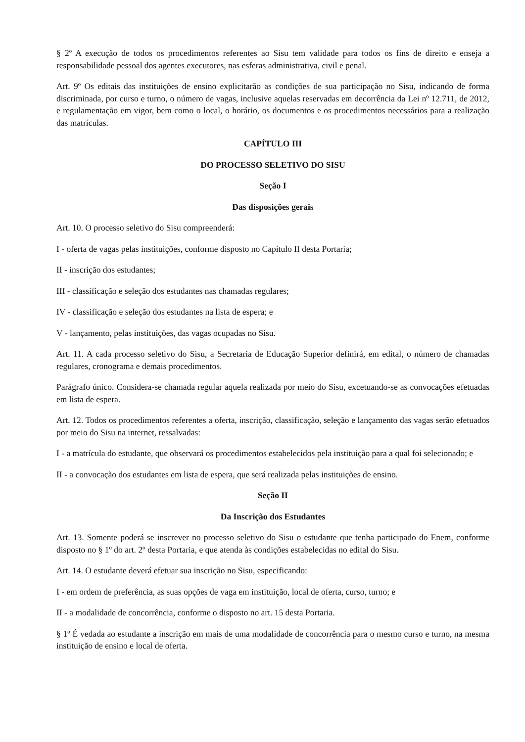§ 2º A execução de todos os procedimentos referentes ao Sisu tem validade para todos os fins de direito e enseja a responsabilidade pessoal dos agentes executores, nas esferas administrativa, civil e penal.
Art. 9º Os editais das instituições de ensino explicitarão as condições de sua participação no Sisu, indicando de forma discriminada, por curso e turno, o número de vagas, inclusive aquelas reservadas em decorrência da Lei nº 12.711, de 2012, e regulamentação em vigor, bem como o local, o horário, os documentos e os procedimentos necessários para a realização das matrículas.
CAPÍTULO III
DO PROCESSO SELETIVO DO SISU
Seção I
Das disposições gerais
Art. 10. O processo seletivo do Sisu compreenderá:
I - oferta de vagas pelas instituições, conforme disposto no Capítulo II desta Portaria;
II - inscrição dos estudantes;
III - classificação e seleção dos estudantes nas chamadas regulares;
IV - classificação e seleção dos estudantes na lista de espera; e
V - lançamento, pelas instituições, das vagas ocupadas no Sisu.
Art. 11. A cada processo seletivo do Sisu, a Secretaria de Educação Superior definirá, em edital, o número de chamadas regulares, cronograma e demais procedimentos.
Parágrafo único. Considera-se chamada regular aquela realizada por meio do Sisu, excetuando-se as convocações efetuadas em lista de espera.
Art. 12. Todos os procedimentos referentes a oferta, inscrição, classificação, seleção e lançamento das vagas serão efetuados por meio do Sisu na internet, ressalvadas:
I - a matrícula do estudante, que observará os procedimentos estabelecidos pela instituição para a qual foi selecionado; e
II - a convocação dos estudantes em lista de espera, que será realizada pelas instituições de ensino.
Seção II
Da Inscrição dos Estudantes
Art. 13. Somente poderá se inscrever no processo seletivo do Sisu o estudante que tenha participado do Enem, conforme disposto no § 1º do art. 2º desta Portaria, e que atenda às condições estabelecidas no edital do Sisu.
Art. 14. O estudante deverá efetuar sua inscrição no Sisu, especificando:
I - em ordem de preferência, as suas opções de vaga em instituição, local de oferta, curso, turno; e
II - a modalidade de concorrência, conforme o disposto no art. 15 desta Portaria.
§ 1º É vedada ao estudante a inscrição em mais de uma modalidade de concorrência para o mesmo curso e turno, na mesma instituição de ensino e local de oferta.